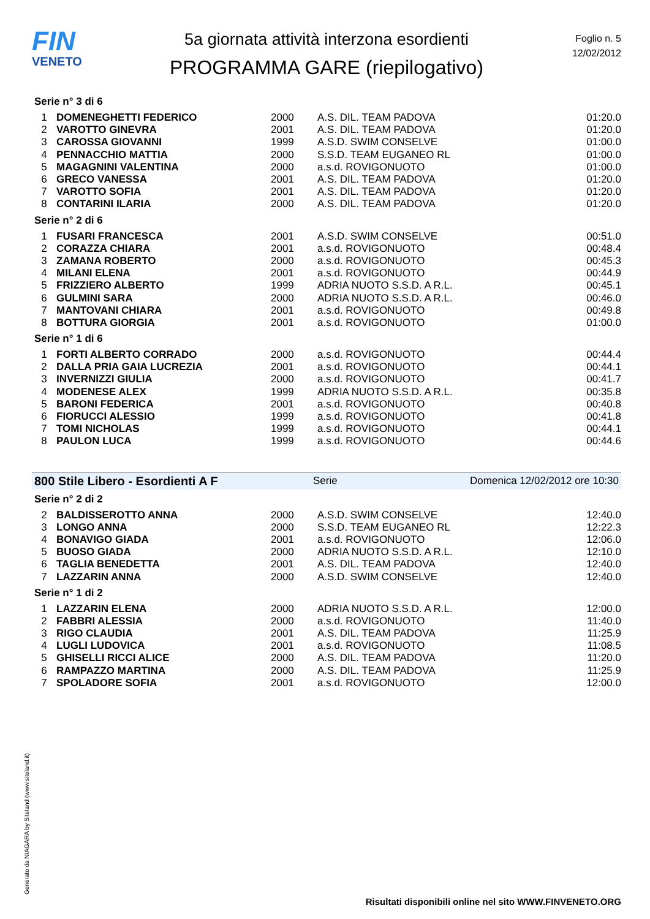FIN
VENETO
5a giornata attività interzona esordienti
PROGRAMMA GARE (riepilogativo)
Foglio n. 5
12/02/2012
Serie n° 3 di 6
| 1 | DOMENEGHETTI FEDERICO | 2000 | A.S. DIL. TEAM PADOVA | 01:20.0 |
| 2 | VAROTTO GINEVRA | 2001 | A.S. DIL. TEAM PADOVA | 01:20.0 |
| 3 | CAROSSA GIOVANNI | 1999 | A.S.D. SWIM CONSELVE | 01:00.0 |
| 4 | PENNACCHIO MATTIA | 2000 | S.S.D. TEAM EUGANEO RL | 01:00.0 |
| 5 | MAGAGNINI VALENTINA | 2000 | a.s.d. ROVIGONUOTO | 01:00.0 |
| 6 | GRECO VANESSA | 2001 | A.S. DIL. TEAM PADOVA | 01:20.0 |
| 7 | VAROTTO SOFIA | 2001 | A.S. DIL. TEAM PADOVA | 01:20.0 |
| 8 | CONTARINI ILARIA | 2000 | A.S. DIL. TEAM PADOVA | 01:20.0 |
Serie n° 2 di 6
| 1 | FUSARI FRANCESCA | 2001 | A.S.D. SWIM CONSELVE | 00:51.0 |
| 2 | CORAZZA CHIARA | 2001 | a.s.d. ROVIGONUOTO | 00:48.4 |
| 3 | ZAMANA ROBERTO | 2000 | a.s.d. ROVIGONUOTO | 00:45.3 |
| 4 | MILANI ELENA | 2001 | a.s.d. ROVIGONUOTO | 00:44.9 |
| 5 | FRIZZIERO ALBERTO | 1999 | ADRIA NUOTO S.S.D. A R.L. | 00:45.1 |
| 6 | GULMINI SARA | 2000 | ADRIA NUOTO S.S.D. A R.L. | 00:46.0 |
| 7 | MANTOVANI CHIARA | 2001 | a.s.d. ROVIGONUOTO | 00:49.8 |
| 8 | BOTTURA GIORGIA | 2001 | a.s.d. ROVIGONUOTO | 01:00.0 |
Serie n° 1 di 6
| 1 | FORTI ALBERTO CORRADO | 2000 | a.s.d. ROVIGONUOTO | 00:44.4 |
| 2 | DALLA PRIA GAIA LUCREZIA | 2001 | a.s.d. ROVIGONUOTO | 00:44.1 |
| 3 | INVERNIZZI GIULIA | 2000 | a.s.d. ROVIGONUOTO | 00:41.7 |
| 4 | MODENESE ALEX | 1999 | ADRIA NUOTO S.S.D. A R.L. | 00:35.8 |
| 5 | BARONI FEDERICA | 2001 | a.s.d. ROVIGONUOTO | 00:40.8 |
| 6 | FIORUCCI ALESSIO | 1999 | a.s.d. ROVIGONUOTO | 00:41.8 |
| 7 | TOMI NICHOLAS | 1999 | a.s.d. ROVIGONUOTO | 00:44.1 |
| 8 | PAULON LUCA | 1999 | a.s.d. ROVIGONUOTO | 00:44.6 |
800 Stile Libero - Esordienti A F Serie Domenica 12/02/2012 ore 10:30
Serie n° 2 di 2
| 2 | BALDISSEROTTO ANNA | 2000 | A.S.D. SWIM CONSELVE | 12:40.0 |
| 3 | LONGO ANNA | 2000 | S.S.D. TEAM EUGANEO RL | 12:22.3 |
| 4 | BONAVIGO GIADA | 2001 | a.s.d. ROVIGONUOTO | 12:06.0 |
| 5 | BUOSO GIADA | 2000 | ADRIA NUOTO S.S.D. A R.L. | 12:10.0 |
| 6 | TAGLIA BENEDETTA | 2001 | A.S. DIL. TEAM PADOVA | 12:40.0 |
| 7 | LAZZARIN ANNA | 2000 | A.S.D. SWIM CONSELVE | 12:40.0 |
Serie n° 1 di 2
| 1 | LAZZARIN ELENA | 2000 | ADRIA NUOTO S.S.D. A R.L. | 12:00.0 |
| 2 | FABBRI ALESSIA | 2000 | a.s.d. ROVIGONUOTO | 11:40.0 |
| 3 | RIGO CLAUDIA | 2001 | A.S. DIL. TEAM PADOVA | 11:25.9 |
| 4 | LUGLI LUDOVICA | 2001 | a.s.d. ROVIGONUOTO | 11:08.5 |
| 5 | GHISELLI RICCI ALICE | 2000 | A.S. DIL. TEAM PADOVA | 11:20.0 |
| 6 | RAMPAZZO MARTINA | 2000 | A.S. DIL. TEAM PADOVA | 11:25.9 |
| 7 | SPOLADORE SOFIA | 2001 | a.s.d. ROVIGONUOTO | 12:00.0 |
Generato da NIAGARA by Siteland (www.siteland.it)
Risultati disponibili online nel sito WWW.FINVENETO.ORG